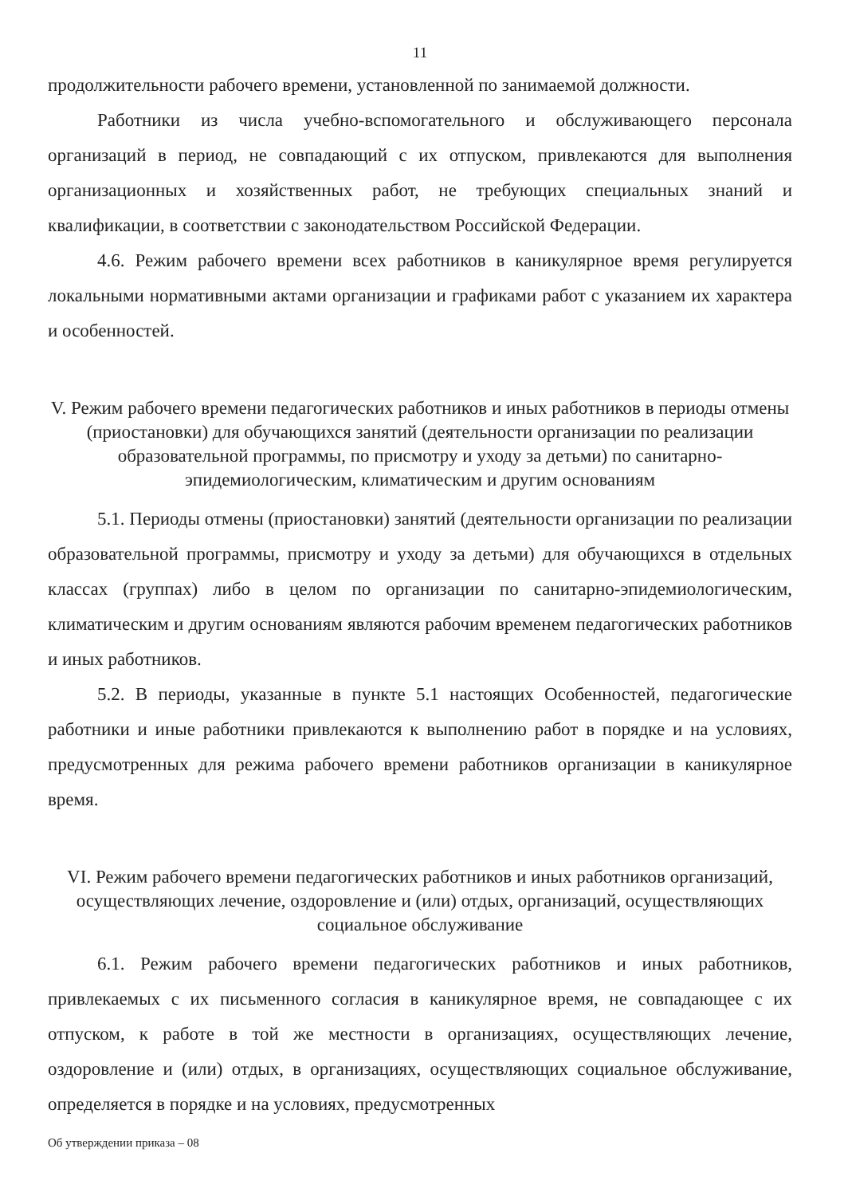11
продолжительности рабочего времени, установленной по занимаемой должности.
Работники из числа учебно-вспомогательного и обслуживающего персонала организаций в период, не совпадающий с их отпуском, привлекаются для выполнения организационных и хозяйственных работ, не требующих специальных знаний и квалификации, в соответствии с законодательством Российской Федерации.
4.6. Режим рабочего времени всех работников в каникулярное время регулируется локальными нормативными актами организации и графиками работ с указанием их характера и особенностей.
V. Режим рабочего времени педагогических работников и иных работников в периоды отмены (приостановки) для обучающихся занятий (деятельности организации по реализации образовательной программы, по присмотру и уходу за детьми) по санитарно-эпидемиологическим, климатическим и другим основаниям
5.1. Периоды отмены (приостановки) занятий (деятельности организации по реализации образовательной программы, присмотру и уходу за детьми) для обучающихся в отдельных классах (группах) либо в целом по организации по санитарно-эпидемиологическим, климатическим и другим основаниям являются рабочим временем педагогических работников и иных работников.
5.2. В периоды, указанные в пункте 5.1 настоящих Особенностей, педагогические работники и иные работники привлекаются к выполнению работ в порядке и на условиях, предусмотренных для режима рабочего времени работников организации в каникулярное время.
VI. Режим рабочего времени педагогических работников и иных работников организаций, осуществляющих лечение, оздоровление и (или) отдых, организаций, осуществляющих социальное обслуживание
6.1. Режим рабочего времени педагогических работников и иных работников, привлекаемых с их письменного согласия в каникулярное время, не совпадающее с их отпуском, к работе в той же местности в организациях, осуществляющих лечение, оздоровление и (или) отдых, в организациях, осуществляющих социальное обслуживание, определяется в порядке и на условиях, предусмотренных
Об утверждении приказа – 08